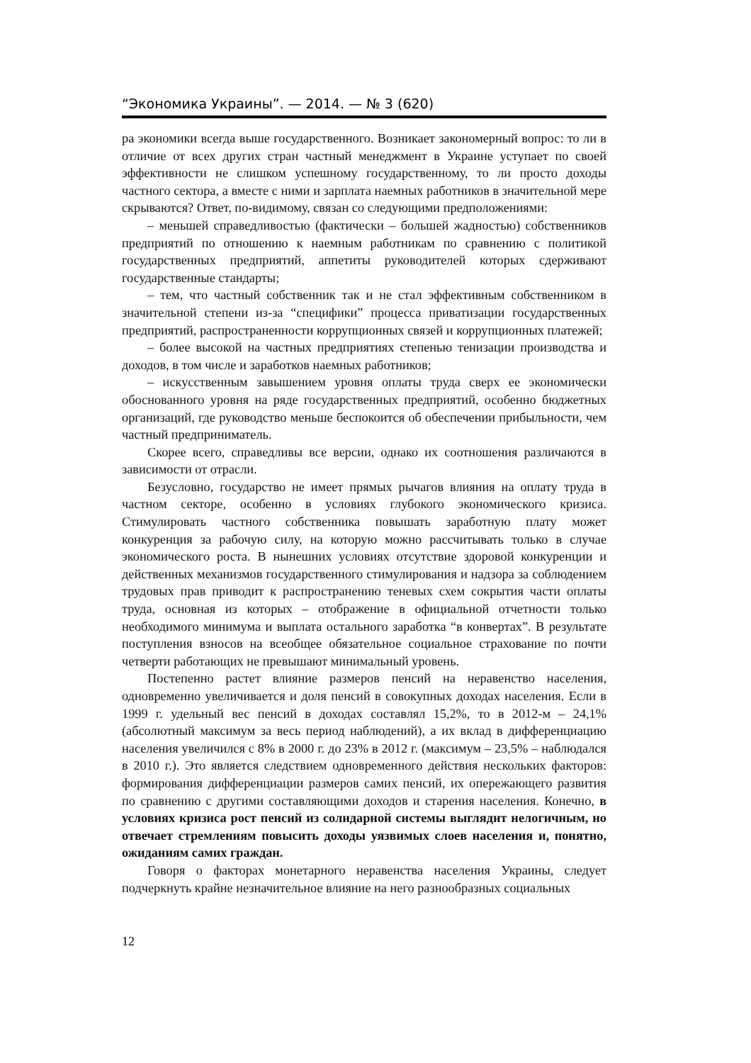“Экономика Украины”. — 2014. — № 3 (620)
ра экономики всегда выше государственного. Возникает закономерный вопрос: то ли в отличие от всех других стран частный менеджмент в Украине уступает по своей эффективности не слишком успешному государственному, то ли просто доходы частного сектора, а вместе с ними и зарплата наемных работников в значительной мере скрываются? Ответ, по-видимому, связан со следующими предположениями:
– меньшей справедливостью (фактически – большей жадностью) собственников предприятий по отношению к наемным работникам по сравнению с политикой государственных предприятий, аппетиты руководителей которых сдерживают государственные стандарты;
– тем, что частный собственник так и не стал эффективным собственником в значительной степени из-за “специфики” процесса приватизации государственных предприятий, распространенности коррупционных связей и коррупционных платежей;
– более высокой на частных предприятиях степенью тенизации производства и доходов, в том числе и заработков наемных работников;
– искусственным завышением уровня оплаты труда сверх ее экономически обоснованного уровня на ряде государственных предприятий, особенно бюджетных организаций, где руководство меньше беспокоится об обеспечении прибыльности, чем частный предприниматель.
Скорее всего, справедливы все версии, однако их соотношения различаются в зависимости от отрасли.
Безусловно, государство не имеет прямых рычагов влияния на оплату труда в частном секторе, особенно в условиях глубокого экономического кризиса. Стимулировать частного собственника повышать заработную плату может конкуренция за рабочую силу, на которую можно рассчитывать только в случае экономического роста. В нынешних условиях отсутствие здоровой конкуренции и действенных механизмов государственного стимулирования и надзора за соблюдением трудовых прав приводит к распространению теневых схем сокрытия части оплаты труда, основная из которых – отображение в официальной отчетности только необходимого минимума и выплата остального заработка “в конвертах”. В результате поступления взносов на всеобщее обязательное социальное страхование по почти четверти работающих не превышают минимальный уровень.
Постепенно растет влияние размеров пенсий на неравенство населения, одновременно увеличивается и доля пенсий в совокупных доходах населения. Если в 1999 г. удельный вес пенсий в доходах составлял 15,2%, то в 2012-м – 24,1% (абсолютный максимум за весь период наблюдений), а их вклад в дифференциацию населения увеличился с 8% в 2000 г. до 23% в 2012 г. (максимум – 23,5% – наблюдался в 2010 г.). Это является следствием одновременного действия нескольких факторов: формирования дифференциации размеров самих пенсий, их опережающего развития по сравнению с другими составляющими доходов и старения населения. Конечно, в условиях кризиса рост пенсий из солидарной системы выглядит нелогичным, но отвечает стремлениям повысить доходы уязвимых слоев населения и, понятно, ожиданиям самих граждан.
Говоря о факторах монетарного неравенства населения Украины, следует подчеркнуть крайне незначительное влияние на него разнообразных социальных
12